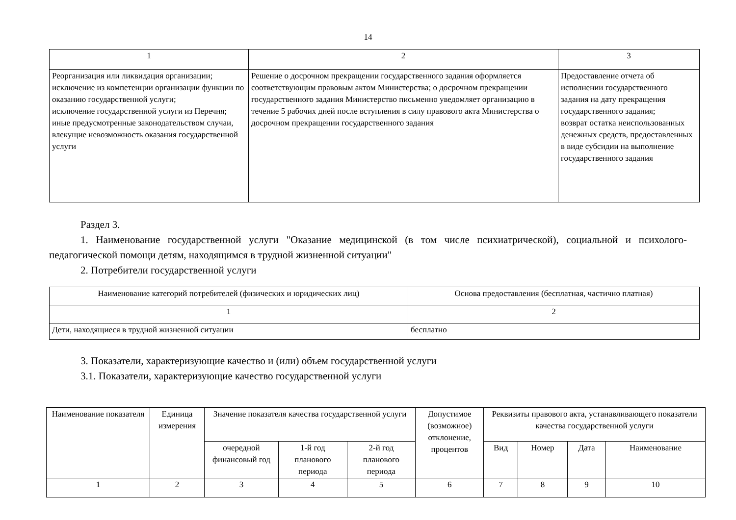14
| 1 | 2 | 3 |
| Реорганизация или ликвидация организации; исключение из компетенции организации функции по оказанию государственной услуги; исключение государственной услуги из Перечня; иные предусмотренные законодательством случаи, влекущие невозможность оказания государственной услуги | Решение о досрочном прекращении государственного задания оформляется соответствующим правовым актом Министерства; о досрочном прекращении государственного задания Министерство письменно уведомляет организацию в течение 5 рабочих дней после вступления в силу правового акта Министерства о досрочном прекращении государственного задания | Предоставление отчета об исполнении государственного задания на дату прекращения государственного задания; возврат остатка неиспользованных денежных средств, предоставленных в виде субсидии на выполнение государственного задания |
Раздел 3.
1. Наименование государственной услуги "Оказание медицинской (в том числе психиатрической), социальной и психолого-педагогической помощи детям, находящимся в трудной жизненной ситуации"
2. Потребители государственной услуги
| Наименование категорий потребителей (физических и юридических лиц) | Основа предоставления (бесплатная, частично платная) |
| --- | --- |
| 1 | 2 |
| Дети, находящиеся в трудной жизненной ситуации | бесплатно |
3. Показатели, характеризующие качество и (или) объем государственной услуги
3.1. Показатели, характеризующие качество государственной услуги
| Наименование показателя | Единица измерения | Значение показателя качества государственной услуги | | | Допустимое (возможное) отклонение, процентов | Реквизиты правового акта, устанавливающего показатели качества государственной услуги | | | |
| --- | --- | --- | --- | --- | --- | --- | --- | --- | --- |
| | | очередной финансовый год | 1-й год планового периода | 2-й год планового периода | | Вид | Номер | Дата | Наименование |
| 1 | 2 | 3 | 4 | 5 | 6 | 7 | 8 | 9 | 10 |